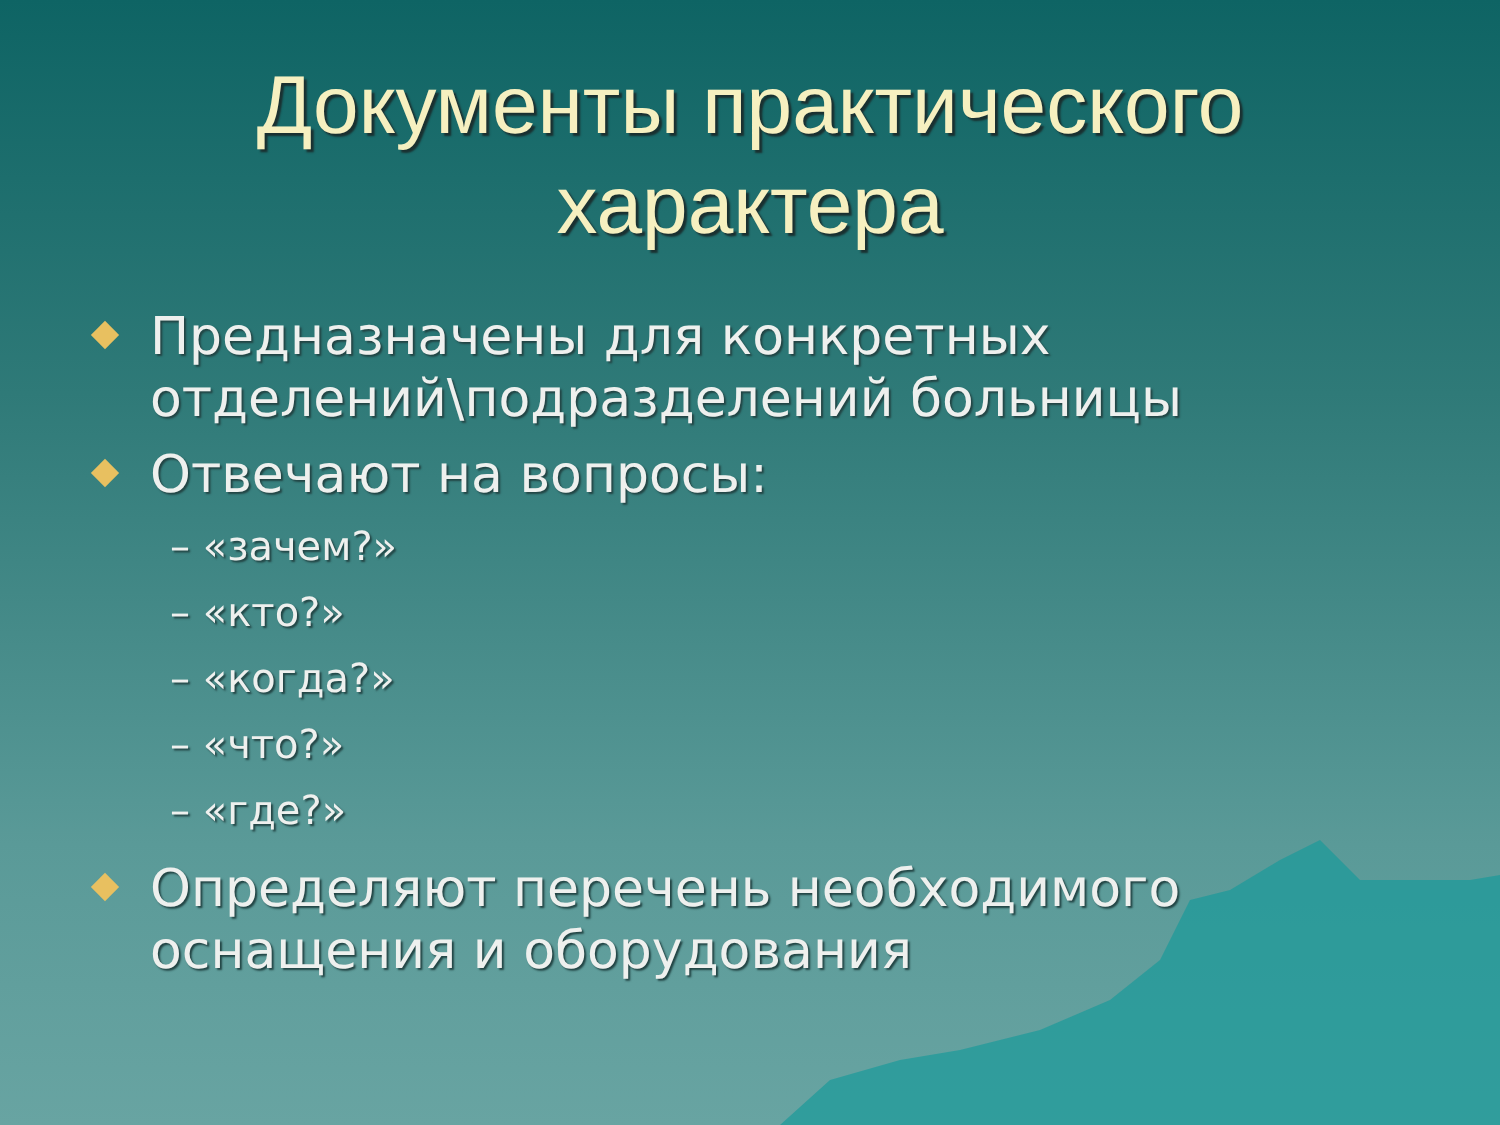Документы практического
характера
Предназначены для конкретных отделений\подразделений больницы
Отвечают на вопросы:
– «зачем?»
– «кто?»
– «когда?»
– «что?»
– «где?»
Определяют перечень необходимого оснащения и оборудования